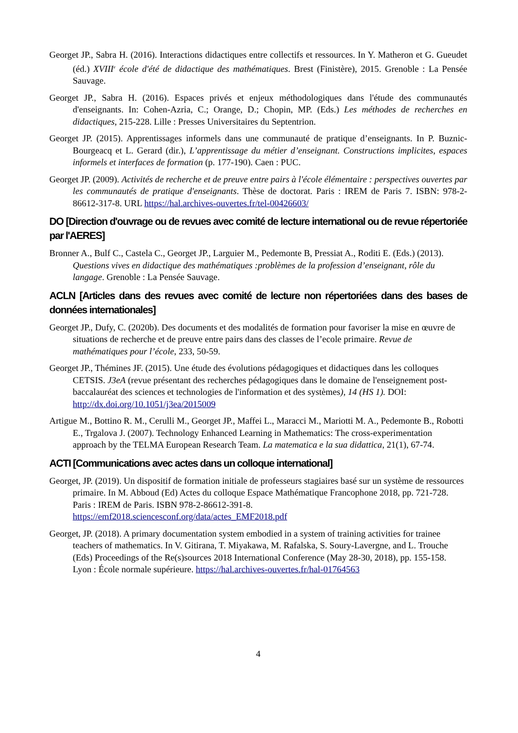Georget JP., Sabra H. (2016). Interactions didactiques entre collectifs et ressources. In Y. Matheron et G. Gueudet (éd.) XVIII<sup>e</sup> école d'été de didactique des mathématiques. Brest (Finistère), 2015. Grenoble : La Pensée Sauvage.
Georget JP., Sabra H. (2016). Espaces privés et enjeux méthodologiques dans l'étude des communautés d'enseignants. In: Cohen-Azria, C.; Orange, D.; Chopin, MP. (Eds.) Les méthodes de recherches en didactiques, 215-228. Lille : Presses Universitaires du Septentrion.
Georget JP. (2015). Apprentissages informels dans une communauté de pratique d’enseignants. In P. Buznic-Bourgeacq et L. Gerard (dir.), L’apprentissage du métier d’enseignant. Constructions implicites, espaces informels et interfaces de formation (p. 177-190). Caen : PUC.
Georget JP. (2009). Activités de recherche et de preuve entre pairs à l'école élémentaire : perspectives ouvertes par les communautés de pratique d'enseignants. Thèse de doctorat. Paris : IREM de Paris 7. ISBN: 978-2-86612-317-8. URL https://hal.archives-ouvertes.fr/tel-00426603/
DO [Direction d'ouvrage ou de revues avec comité de lecture international ou de revue répertoriée par l'AERES]
Bronner A., Bulf C., Castela C., Georget JP., Larguier M., Pedemonte B, Pressiat A., Roditi E. (Eds.) (2013). Questions vives en didactique des mathématiques :problèmes de la profession d’enseignant, rôle du langage. Grenoble : La Pensée Sauvage.
ACLN [Articles dans des revues avec comité de lecture non répertoriées dans des bases de données internationales]
Georget JP., Dufy, C. (2020b). Des documents et des modalités de formation pour favoriser la mise en œuvre de situations de recherche et de preuve entre pairs dans des classes de l’ecole primaire. Revue de mathématiques pour l’école, 233, 50-59.
Georget JP., Thémines JF. (2015). Une étude des évolutions pédagogiques et didactiques dans les colloques CETSIS. J3eA (revue présentant des recherches pédagogiques dans le domaine de l'enseignement post-baccalauréat des sciences et technologies de l'information et des systèmes), 14 (HS 1). DOI: http://dx.doi.org/10.1051/j3ea/2015009
Artigue M., Bottino R. M., Cerulli M., Georget JP., Maffei L., Maracci M., Mariotti M. A., Pedemonte B., Robotti E., Trgalova J. (2007). Technology Enhanced Learning in Mathematics: The cross-experimentation approach by the TELMA European Research Team. La matematica e la sua didattica, 21(1), 67-74.
ACTI [Communications avec actes dans un colloque international]
Georget, JP. (2019). Un dispositif de formation initiale de professeurs stagiaires basé sur un système de ressources primaire. In M. Abboud (Ed) Actes du colloque Espace Mathématique Francophone 2018, pp. 721-728. Paris : IREM de Paris. ISBN 978-2-86612-391-8. https://emf2018.sciencesconf.org/data/actes_EMF2018.pdf
Georget, JP. (2018). A primary documentation system embodied in a system of training activities for trainee teachers of mathematics. In V. Gitirana, T. Miyakawa, M. Rafalska, S. Soury-Lavergne, and L. Trouche (Eds) Proceedings of the Re(s)sources 2018 International Conference (May 28-30, 2018), pp. 155-158. Lyon : École normale supérieure. https://hal.archives-ouvertes.fr/hal-01764563
4